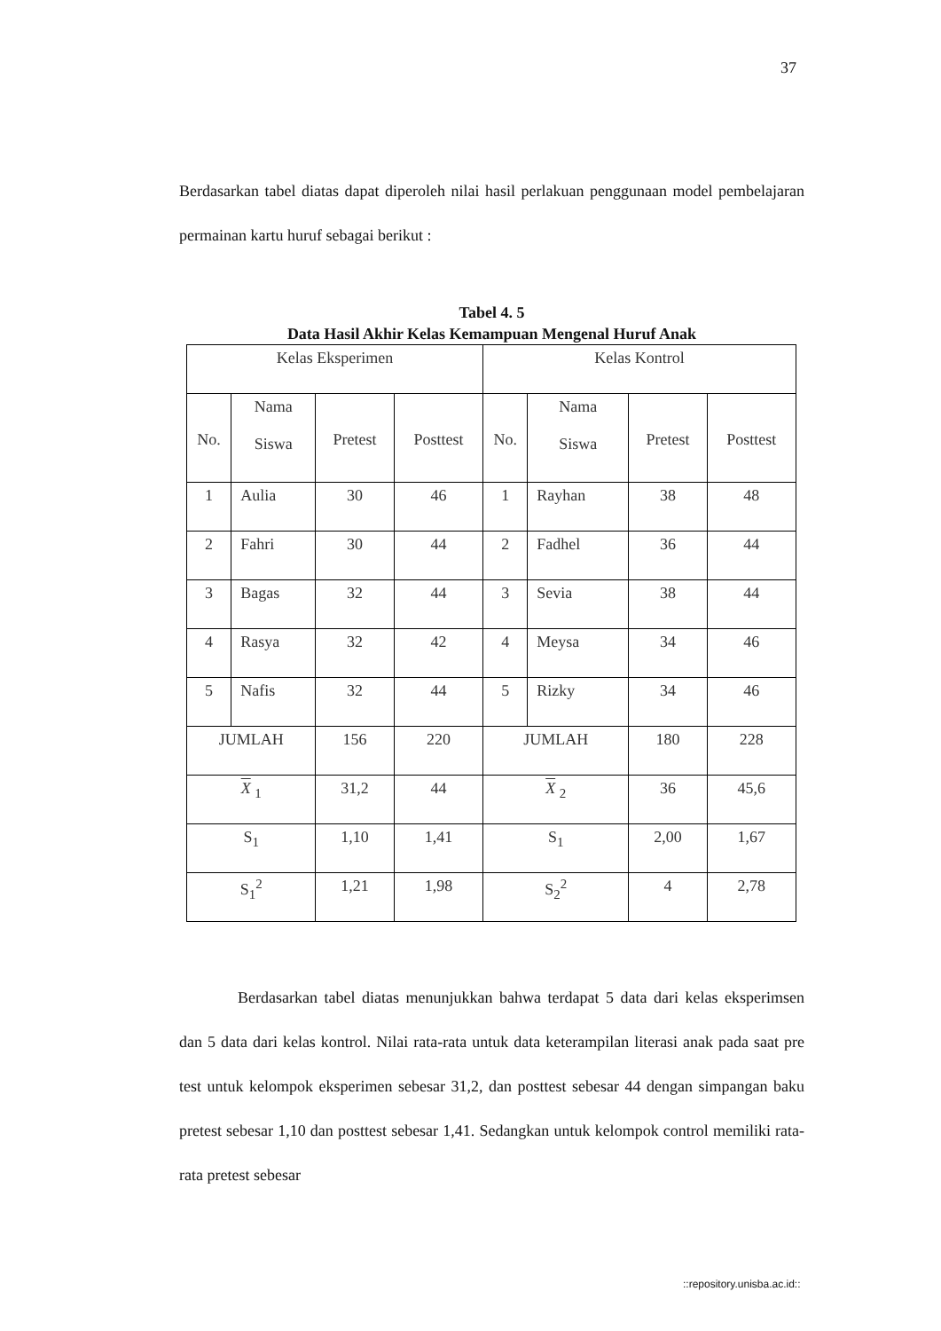37
Berdasarkan tabel diatas dapat diperoleh nilai hasil perlakuan penggunaan model pembelajaran permainan kartu huruf sebagai berikut :
Tabel 4. 5
Data Hasil Akhir Kelas Kemampuan Mengenal Huruf Anak
| Kelas Eksperimen | | | | Kelas Kontrol | | | |
| No. | Nama Siswa | Pretest | Posttest | No. | Nama Siswa | Pretest | Posttest |
| 1 | Aulia | 30 | 46 | 1 | Rayhan | 38 | 48 |
| 2 | Fahri | 30 | 44 | 2 | Fadhel | 36 | 44 |
| 3 | Bagas | 32 | 44 | 3 | Sevia | 38 | 44 |
| 4 | Rasya | 32 | 42 | 4 | Meysa | 34 | 46 |
| 5 | Nafis | 32 | 44 | 5 | Rizky | 34 | 46 |
| JUMLAH | | 156 | 220 | JUMLAH | | 180 | 228 |
| X <sub>1</sub> | | 31,2 | 44 | X <sub>2</sub> | | 36 | 45,6 |
| S<sub>1</sub> | | 1,10 | 1,41 | S<sub>1</sub> | | 2,00 | 1,67 |
| S<sub>1</sub><sup>2</sup> | | 1,21 | 1,98 | S<sub>2</sub><sup>2</sup> | | 4 | 2,78 |
Berdasarkan tabel diatas menunjukkan bahwa terdapat 5 data dari kelas eksperimsen dan 5 data dari kelas kontrol. Nilai rata-rata untuk data keterampilan literasi anak pada saat pre test untuk kelompok eksperimen sebesar 31,2, dan posttest sebesar 44 dengan simpangan baku pretest sebesar 1,10 dan posttest sebesar 1,41. Sedangkan untuk kelompok control memiliki rata-rata pretest sebesar
::repository.unisba.ac.id::